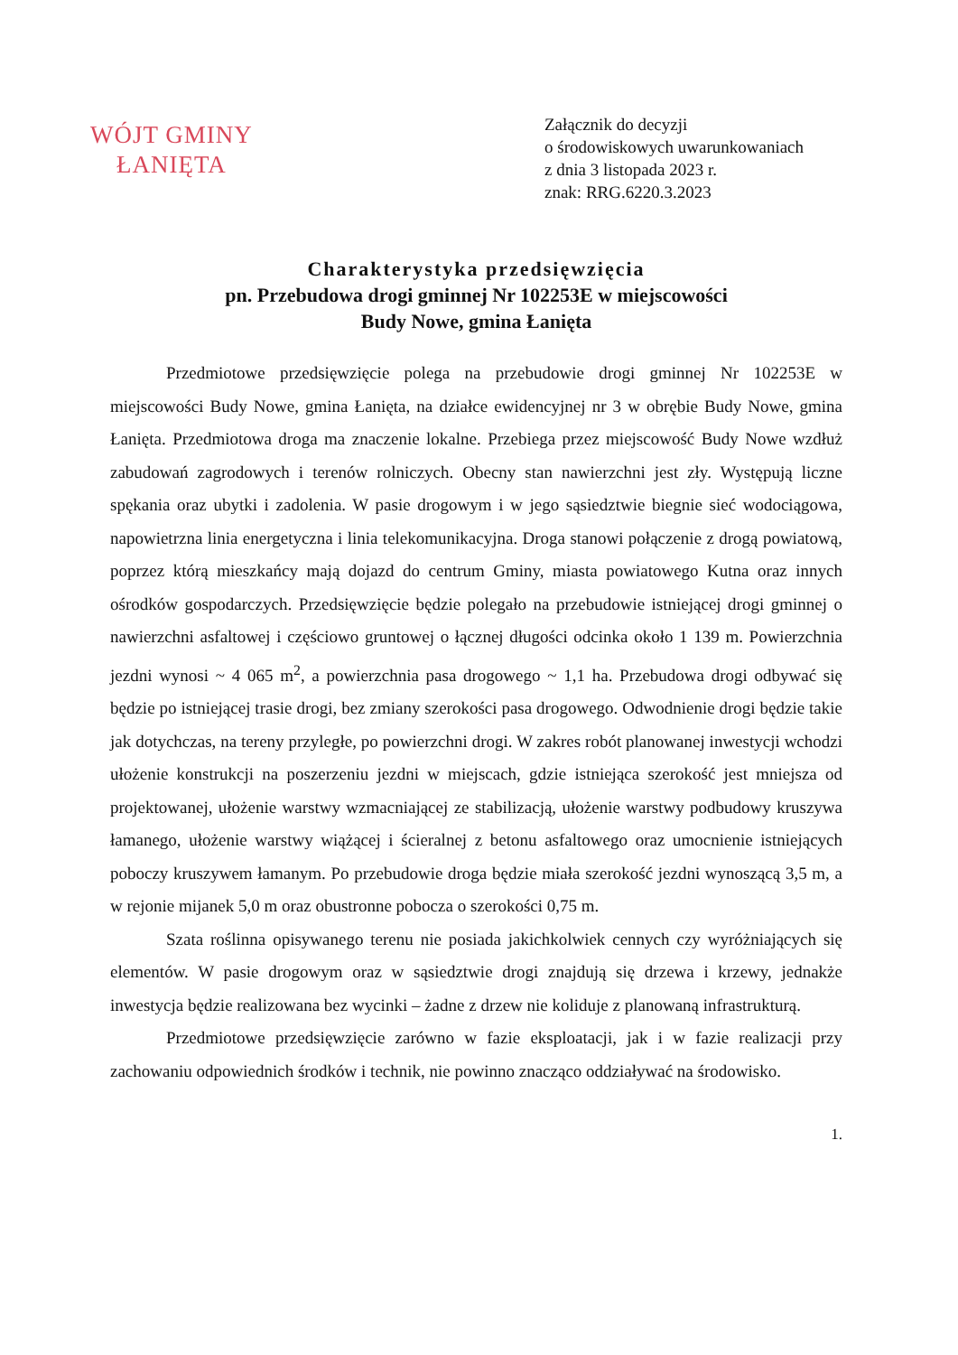WÓJT GMINY
ŁANIĘTA
Załącznik do decyzji
o środowiskowych uwarunkowaniach
z dnia 3 listopada 2023 r.
znak: RRG.6220.3.2023
Charakterystyka przedsięwzięcia
pn. Przebudowa drogi gminnej Nr 102253E w miejscowości
Budy Nowe, gmina Łanięta
Przedmiotowe przedsięwzięcie polega na przebudowie drogi gminnej Nr 102253E w miejscowości Budy Nowe, gmina Łanięta, na działce ewidencyjnej nr 3 w obrębie Budy Nowe, gmina Łanięta. Przedmiotowa droga ma znaczenie lokalne. Przebiega przez miejscowość Budy Nowe wzdłuż zabudowań zagrodowych i terenów rolniczych. Obecny stan nawierzchni jest zły. Występują liczne spękania oraz ubytki i zadolenia. W pasie drogowym i w jego sąsiedztwie biegnie sieć wodociągowa, napowietrzna linia energetyczna i linia telekomunikacyjna. Droga stanowi połączenie z drogą powiatową, poprzez którą mieszkańcy mają dojazd do centrum Gminy, miasta powiatowego Kutna oraz innych ośrodków gospodarczych. Przedsięwzięcie będzie polegało na przebudowie istniejącej drogi gminnej o nawierzchni asfaltowej i częściowo gruntowej o łącznej długości odcinka około 1 139 m. Powierzchnia jezdni wynosi ~ 4 065 m<sup>2</sup>, a powierzchnia pasa drogowego ~ 1,1 ha. Przebudowa drogi odbywać się będzie po istniejącej trasie drogi, bez zmiany szerokości pasa drogowego. Odwodnienie drogi będzie takie jak dotychczas, na tereny przyległe, po powierzchni drogi. W zakres robót planowanej inwestycji wchodzi ułożenie konstrukcji na poszerzeniu jezdni w miejscach, gdzie istniejąca szerokość jest mniejsza od projektowanej, ułożenie warstwy wzmacniającej ze stabilizacją, ułożenie warstwy podbudowy kruszywa łamanego, ułożenie warstwy wiążącej i ścieralnej z betonu asfaltowego oraz umocnienie istniejących poboczy kruszywem łamanym. Po przebudowie droga będzie miała szerokość jezdni wynoszącą 3,5 m, a w rejonie mijanek 5,0 m oraz obustronne pobocza o szerokości 0,75 m.
Szata roślinna opisywanego terenu nie posiada jakichkolwiek cennych czy wyróżniających się elementów. W pasie drogowym oraz w sąsiedztwie drogi znajdują się drzewa i krzewy, jednakże inwestycja będzie realizowana bez wycinki – żadne z drzew nie koliduje z planowaną infrastrukturą.
Przedmiotowe przedsięwzięcie zarówno w fazie eksploatacji, jak i w fazie realizacji przy zachowaniu odpowiednich środków i technik, nie powinno znacząco oddziaływać na środowisko.
1.